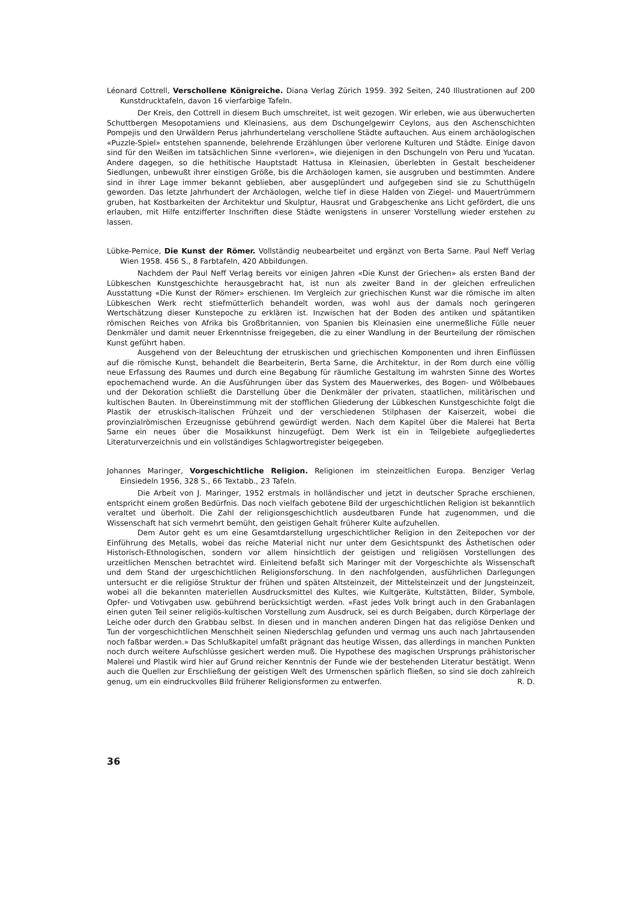Léonard Cottrell, Verschollene Königreiche. Diana Verlag Zürich 1959. 392 Seiten, 240 Illustrationen auf 200 Kunstdrucktafeln, davon 16 vierfarbige Tafeln.
Der Kreis, den Cottrell in diesem Buch umschreitet, ist weit gezogen. Wir erleben, wie aus überwucherten Schuttbergen Mesopotamiens und Kleinasiens, aus dem Dschungelgewirr Ceylons, aus den Aschenschichten Pompejis und den Urwäldern Perus jahrhundertelang verschollene Städte auftauchen. Aus einem archäologischen «Puzzle-Spiel» entstehen spannende, belehrende Erzählungen über verlorene Kulturen und Städte. Einige davon sind für den Weißen im tatsächlichen Sinne «verloren», wie diejenigen in den Dschungeln von Peru und Yucatan. Andere dagegen, so die hethitische Hauptstadt Hattusa in Kleinasien, überlebten in Gestalt bescheidener Siedlungen, unbewußt ihrer einstigen Größe, bis die Archäologen kamen, sie ausgruben und bestimmten. Andere sind in ihrer Lage immer bekannt geblieben, aber ausgeplündert und aufgegeben sind sie zu Schutthügeln geworden. Das letzte Jahrhundert der Archäologen, welche tief in diese Halden von Ziegel- und Mauertrümmern gruben, hat Kostbarkeiten der Architektur und Skulptur, Hausrat und Grabgeschenke ans Licht gefördert, die uns erlauben, mit Hilfe entzifferter Inschriften diese Städte wenigstens in unserer Vorstellung wieder erstehen zu lassen.
Lübke-Pernice, Die Kunst der Römer. Vollständig neubearbeitet und ergänzt von Berta Sarne. Paul Neff Verlag Wien 1958. 456 S., 8 Farbtafeln, 420 Abbildungen.
Nachdem der Paul Neff Verlag bereits vor einigen Jahren «Die Kunst der Griechen» als ersten Band der Lübkeschen Kunstgeschichte herausgebracht hat, ist nun als zweiter Band in der gleichen erfreulichen Ausstattung «Die Kunst der Römer» erschienen. Im Vergleich zur griechischen Kunst war die römische im alten Lübkeschen Werk recht stiefmütterlich behandelt worden, was wohl aus der damals noch geringeren Wertschätzung dieser Kunstepoche zu erklären ist. Inzwischen hat der Boden des antiken und spätantiken römischen Reiches von Afrika bis Großbritannien, von Spanien bis Kleinasien eine unermeßliche Fülle neuer Denkmäler und damit neuer Erkenntnisse freigegeben, die zu einer Wandlung in der Beurteilung der römischen Kunst geführt haben.
Ausgehend von der Beleuchtung der etruskischen und griechischen Komponenten und ihren Einflüssen auf die römische Kunst, behandelt die Bearbeiterin, Berta Sarne, die Architektur, in der Rom durch eine völlig neue Erfassung des Raumes und durch eine Begabung für räumliche Gestaltung im wahrsten Sinne des Wortes epochemachend wurde. An die Ausführungen über das System des Mauerwerkes, des Bogen- und Wölbebaues und der Dekoration schließt die Darstellung über die Denkmäler der privaten, staatlichen, militärischen und kultischen Bauten. In Übereinstimmung mit der stofflichen Gliederung der Lübkeschen Kunstgeschichte folgt die Plastik der etruskisch-italischen Frühzeit und der verschiedenen Stilphasen der Kaiserzeit, wobei die provinzialrömischen Erzeugnisse gebührend gewürdigt werden. Nach dem Kapitel über die Malerei hat Berta Sarne ein neues über die Mosaikkunst hinzugefügt. Dem Werk ist ein in Teilgebiete aufgegliedertes Literaturverzeichnis und ein vollständiges Schlagwortregister beigegeben.
Johannes Maringer, Vorgeschichtliche Religion. Religionen im steinzeitlichen Europa. Benziger Verlag Einsiedeln 1956, 328 S., 66 Textabb., 23 Tafeln.
Die Arbeit von J. Maringer, 1952 erstmals in holländischer und jetzt in deutscher Sprache erschienen, entspricht einem großen Bedürfnis. Das noch vielfach gebotene Bild der urgeschichtlichen Religion ist bekanntlich veraltet und überholt. Die Zahl der religionsgeschichtlich ausdeutbaren Funde hat zugenommen, und die Wissenschaft hat sich vermehrt bemüht, den geistigen Gehalt früherer Kulte aufzuhellen.
Dem Autor geht es um eine Gesamtdarstellung urgeschichtlicher Religion in den Zeitepochen vor der Einführung des Metalls, wobei das reiche Material nicht nur unter dem Gesichtspunkt des Ästhetischen oder Historisch-Ethnologischen, sondern vor allem hinsichtlich der geistigen und religiösen Vorstellungen des urzeitlichen Menschen betrachtet wird. Einleitend befaßt sich Maringer mit der Vorgeschichte als Wissenschaft und dem Stand der urgeschichtlichen Religionsforschung. In den nachfolgenden, ausführlichen Darlegungen untersucht er die religiöse Struktur der frühen und späten Altsteinzeit, der Mittelsteinzeit und der Jungsteinzeit, wobei all die bekannten materiellen Ausdrucksmittel des Kultes, wie Kultgeräte, Kultstätten, Bilder, Symbole, Opfer- und Votivgaben usw. gebührend berücksichtigt werden. «Fast jedes Volk bringt auch in den Grabanlagen einen guten Teil seiner religiös-kultischen Vorstellung zum Ausdruck, sei es durch Beigaben, durch Körperlage der Leiche oder durch den Grabbau selbst. In diesen und in manchen anderen Dingen hat das religiöse Denken und Tun der vorgeschichtlichen Menschheit seinen Niederschlag gefunden und vermag uns auch nach Jahrtausenden noch faßbar werden.» Das Schlußkapitel umfaßt prägnant das heutige Wissen, das allerdings in manchen Punkten noch durch weitere Aufschlüsse gesichert werden muß. Die Hypothese des magischen Ursprungs prähistorischer Malerei und Plastik wird hier auf Grund reicher Kenntnis der Funde wie der bestehenden Literatur bestätigt. Wenn auch die Quellen zur Erschließung der geistigen Welt des Urmenschen spärlich fließen, so sind sie doch zahlreich genug, um ein eindruckvolles Bild früherer Religionsformen zu entwerfen. R. D.
36